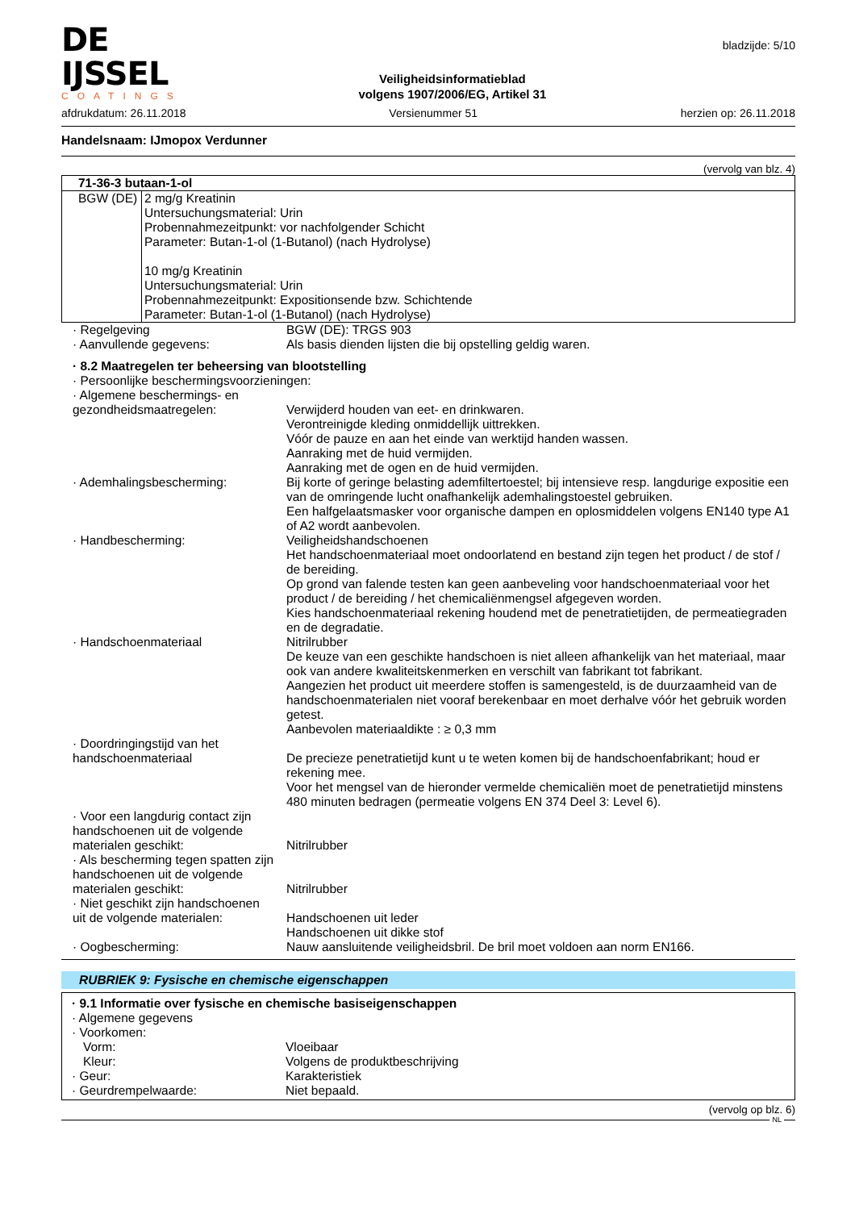DE IJSSEL
COATINGS
Veiligheidsinformatieblad
volgens 1907/2006/EG, Artikel 31
bladzijde: 5/10
afdrukdatum: 26.11.2018 Versienummer 51 herzien op: 26.11.2018
Handelsnaam: IJmopox Verdunner
(vervolg van blz. 4)
| 71-36-3 butaan-1-ol | |
| BGW (DE) | 2 mg/g Kreatinin Untersuchungsmaterial: Urin Probennahmezeitpunkt: vor nachfolgender Schicht Parameter: Butan-1-ol (1-Butanol) (nach Hydrolyse) 10 mg/g Kreatinin Untersuchungsmaterial: Urin Probennahmezeitpunkt: Expositionsende bzw. Schichtende Parameter: Butan-1-ol (1-Butanol) (nach Hydrolyse) |
· Regelgeving BGW (DE): TRGS 903
· Aanvullende gegevens: Als basis dienden lijsten die bij opstelling geldig waren.
· 8.2 Maatregelen ter beheersing van blootstelling
· Persoonlijke beschermingsvoorzieningen:
· Algemene beschermings- en
gezondheidsmaatregelen:
Verwijderd houden van eet- en drinkwaren.
Verontreinigde kleding onmiddellijk uittrekken.
Vóór de pauze en aan het einde van werktijd handen wassen.
Aanraking met de huid vermijden.
Aanraking met de ogen en de huid vermijden.
· Ademhalingsbescherming: Bij korte of geringe belasting ademfiltertoestel; bij intensieve resp. langdurige expositie een van de omringende lucht onafhankelijk ademhalingstoestel gebruiken.
Een halfgelaatsmasker voor organische dampen en oplosmiddelen volgens EN140 type A1 of A2 wordt aanbevolen.
· Handbescherming: Veiligheidshandschoenen
Het handschoenmateriaal moet ondoorlatend en bestand zijn tegen het product / de stof / de bereiding.
Op grond van falende testen kan geen aanbeveling voor handschoenmateriaal voor het product / de bereiding / het chemicaliënmengsel afgegeven worden.
Kies handschoenmateriaal rekening houdend met de penetratietijden, de permeatiegraden en de degradatie.
· Handschoenmateriaal Nitrilrubber
De keuze van een geschikte handschoen is niet alleen afhankelijk van het materiaal, maar ook van andere kwaliteitskenmerken en verschilt van fabrikant tot fabrikant.
Aangezien het product uit meerdere stoffen is samengesteld, is de duurzaamheid van de handschoenmaterialen niet vooraf berekenbaar en moet derhalve vóór het gebruik worden getest.
Aanbevolen materiaaldikte : ≥ 0,3 mm
· Doordringingstijd van het
handschoenmateriaal
De precieze penetratietijd kunt u te weten komen bij de handschoenfabrikant; houd er rekening mee.
Voor het mengsel van de hieronder vermelde chemicaliën moet de penetratietijd minstens 480 minuten bedragen (permeatie volgens EN 374 Deel 3: Level 6).
· Voor een langdurig contact zijn
handschoenen uit de volgende
materialen geschikt:
Nitrilrubber
· Als bescherming tegen spatten zijn
handschoenen uit de volgende
materialen geschikt:
Nitrilrubber
· Niet geschikt zijn handschoenen
uit de volgende materialen:
Handschoenen uit leder
Handschoenen uit dikke stof
· Oogbescherming: Nauw aansluitende veiligheidsbril. De bril moet voldoen aan norm EN166.
RUBRIEK 9: Fysische en chemische eigenschappen
· 9.1 Informatie over fysische en chemische basiseigenschappen
· Algemene gegevens
· Voorkomen:
Vorm: Vloeibaar
Kleur: Volgens de produktbeschrijving
· Geur: Karakteristiek
· Geurdrempelwaarde: Niet bepaald.
(vervolg op blz. 6)
NL